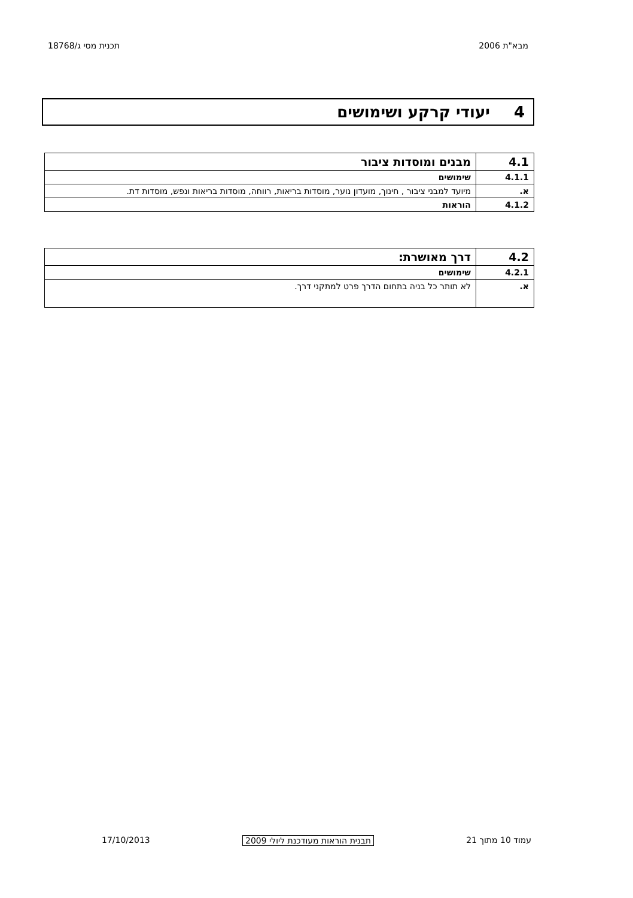מבא"ת 2006 תכנית מסי ג/18768
4יעודי קרקע ושימושים
| 4.1 | מבנים ומוסדות ציבור |
| 4.1.1 | שימושים |
| א. | מיועד למבני ציבור , חינוך, מועדון נוער, מוסדות בריאות, רווחה, מוסדות בריאות ונפש, מוסדות דת. |
| 4.1.2 | הוראות |
| 4.2 | דרך מאושרת: |
| 4.2.1 | שימושים |
| א. | לא תותר כל בניה בתחום הדרך פרט למתקני דרך. |
עמוד 10 מתוך 21 תבנית הוראות מעודכנת ליולי 2009
17/10/2013